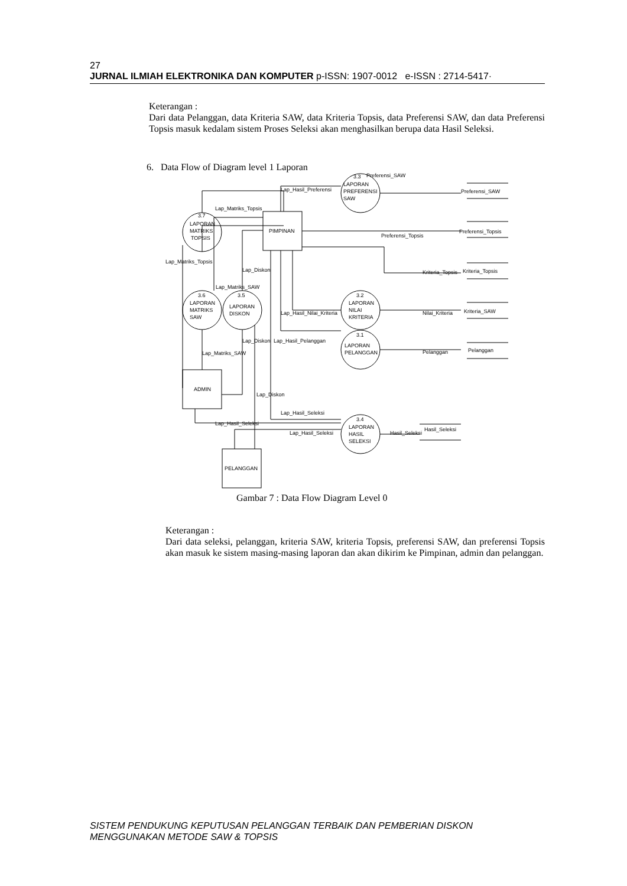27
JURNAL ILMIAH ELEKTRONIKA DAN KOMPUTER p-ISSN: 1907-0012 e-ISSN : 2714-5417·
Keterangan :
Dari data Pelanggan, data Kriteria SAW, data Kriteria Topsis, data Preferensi SAW, dan data Preferensi Topsis masuk kedalam sistem Proses Seleksi akan menghasilkan berupa data Hasil Seleksi.
6. Data Flow of Diagram level 1 Laporan
PIMPINAN
ADMIN
PELANGGAN
3.3
LAPORAN
PREFERENSI
SAW
3.7
LAPORAN
MATRIKS
TOPSIS
3.6
LAPORAN
MATRIKS
SAW
3.5
LAPORAN
DISKON
3.2
LAPORAN
NILAI
KRITERIA
3.1
LAPORAN
PELANGGAN
3.4
LAPORAN
HASIL
SELEKSI
Preferensi_SAW
Preferensi_Topsis
Kriteria_Topsis
Kriteria_SAW
Pelanggan
Hasil_Seleksi
Lap_Hasil_Preferensi
Lap_Matriks_Topsis
Preferensi_SAW
Preferensi_Topsis
Kriteria_Topsis
Nilai_Kriteria
Pelanggan
Lap_Matriks_Topsis
Lap_Diskon
Lap_Matriks_SAW
Lap_Hasil_Nilai_Kriteria
Lap_Diskon
Lap_Hasil_Pelanggan
Lap_Matriks_SAW
Lap_Diskon
Lap_Hasil_Seleksi
Lap_Hasil_Seleksi
Lap_Hasil_Seleksi
Hasil_Seleksi
Gambar 7 : Data Flow Diagram Level 0
Keterangan :
Dari data seleksi, pelanggan, kriteria SAW, kriteria Topsis, preferensi SAW, dan preferensi Topsis akan masuk ke sistem masing-masing laporan dan akan dikirim ke Pimpinan, admin dan pelanggan.
SISTEM PENDUKUNG KEPUTUSAN PELANGGAN TERBAIK DAN PEMBERIAN DISKON
MENGGUNAKAN METODE SAW & TOPSIS